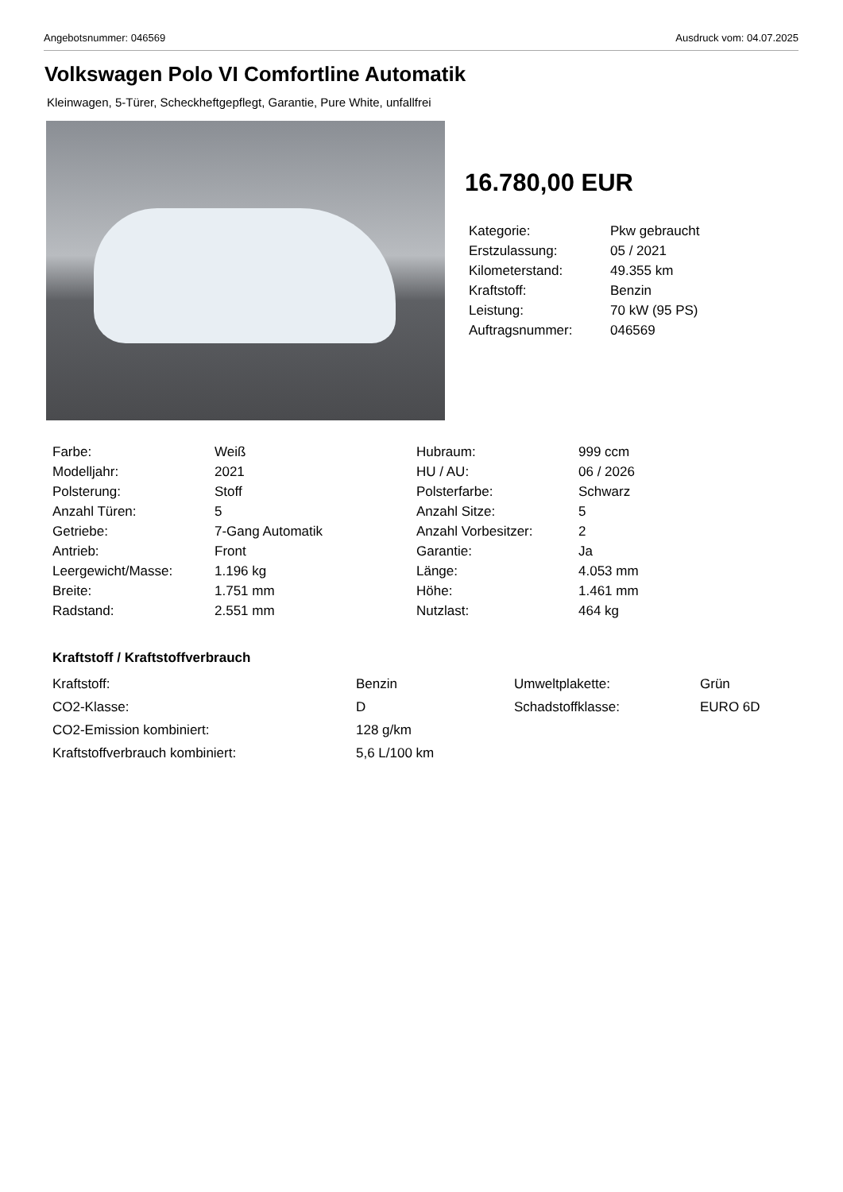Angebotsnummer: 046569 Ausdruck vom: 04.07.2025
Volkswagen Polo VI Comfortline Automatik
Kleinwagen, 5-Türer, Scheckheftgepflegt, Garantie, Pure White, unfallfrei
16.780,00 EUR
| Kategorie: | Pkw gebraucht |
| Erstzulassung: | 05 / 2021 |
| Kilometerstand: | 49.355 km |
| Kraftstoff: | Benzin |
| Leistung: | 70 kW (95 PS) |
| Auftragsnummer: | 046569 |
| Farbe: | Weiß | Hubraum: | 999 ccm |
| Modelljahr: | 2021 | HU / AU: | 06 / 2026 |
| Polsterung: | Stoff | Polsterfarbe: | Schwarz |
| Anzahl Türen: | 5 | Anzahl Sitze: | 5 |
| Getriebe: | 7-Gang Automatik | Anzahl Vorbesitzer: | 2 |
| Antrieb: | Front | Garantie: | Ja |
| Leergewicht/Masse: | 1.196 kg | Länge: | 4.053 mm |
| Breite: | 1.751 mm | Höhe: | 1.461 mm |
| Radstand: | 2.551 mm | Nutzlast: | 464 kg |
Kraftstoff / Kraftstoffverbrauch
| Kraftstoff: | Benzin | Umweltplakette: | Grün |
| CO2-Klasse: | D | Schadstoffklasse: | EURO 6D |
| CO2-Emission kombiniert: | 128 g/km | | |
| Kraftstoffverbrauch kombiniert: | 5,6 L/100 km | | |